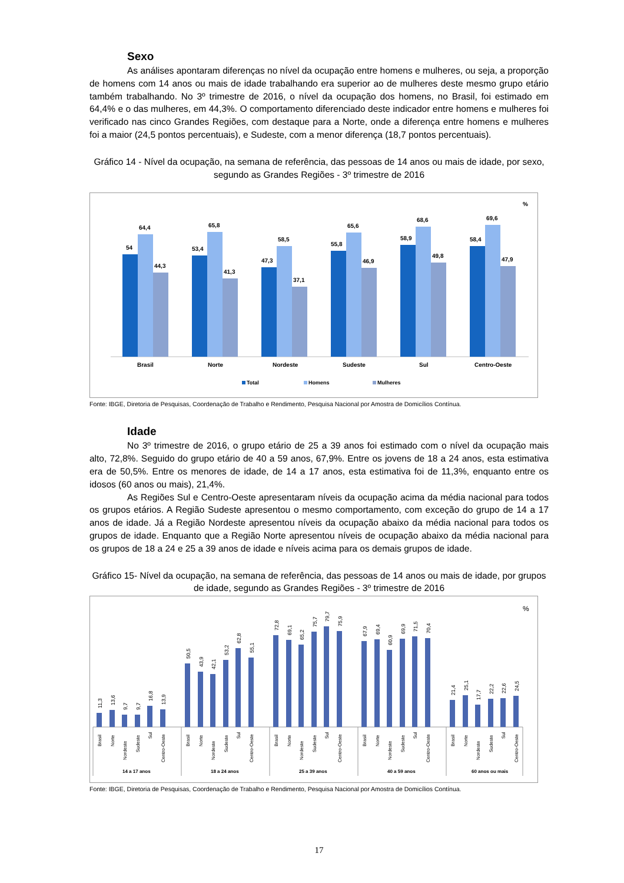Sexo
As análises apontaram diferenças no nível da ocupação entre homens e mulheres, ou seja, a proporção de homens com 14 anos ou mais de idade trabalhando era superior ao de mulheres deste mesmo grupo etário também trabalhando. No 3º trimestre de 2016, o nível da ocupação dos homens, no Brasil, foi estimado em 64,4% e o das mulheres, em 44,3%. O comportamento diferenciado deste indicador entre homens e mulheres foi verificado nas cinco Grandes Regiões, com destaque para a Norte, onde a diferença entre homens e mulheres foi a maior (24,5 pontos percentuais), e Sudeste, com a menor diferença (18,7 pontos percentuais).
Gráfico 14 - Nível da ocupação, na semana de referência, das pessoas de 14 anos ou mais de idade, por sexo, segundo as Grandes Regiões - 3º trimestre de 2016
%
54
64,4
44,3
Brasil
53,4
65,8
41,3
Norte
47,3
58,5
37,1
Nordeste
55,8
65,6
46,9
Sudeste
58,9
68,6
49,8
Sul
58,4
69,6
47,9
Centro-Oeste
Total
Homens
Mulheres
Fonte: IBGE, Diretoria de Pesquisas, Coordenação de Trabalho e Rendimento, Pesquisa Nacional por Amostra de Domicílios Contínua.
Idade
No 3º trimestre de 2016, o grupo etário de 25 a 39 anos foi estimado com o nível da ocupação mais alto, 72,8%. Seguido do grupo etário de 40 a 59 anos, 67,9%. Entre os jovens de 18 a 24 anos, esta estimativa era de 50,5%. Entre os menores de idade, de 14 a 17 anos, esta estimativa foi de 11,3%, enquanto entre os idosos (60 anos ou mais), 21,4%.
As Regiões Sul e Centro-Oeste apresentaram níveis da ocupação acima da média nacional para todos os grupos etários. A Região Sudeste apresentou o mesmo comportamento, com exceção do grupo de 14 a 17 anos de idade. Já a Região Nordeste apresentou níveis da ocupação abaixo da média nacional para todos os grupos de idade. Enquanto que a Região Norte apresentou níveis de ocupação abaixo da média nacional para os grupos de 18 a 24 e 25 a 39 anos de idade e níveis acima para os demais grupos de idade.
Gráfico 15- Nível da ocupação, na semana de referência, das pessoas de 14 anos ou mais de idade, por grupos de idade, segundo as Grandes Regiões - 3º trimestre de 2016
%
11,3
13,6
9,7
9,7
16,8
13,9
50,5
43,9
42,1
53,2
62,8
55,1
72,8
69,1
65,2
75,7
79,7
75,9
67,9
69,4
60,9
69,9
71,5
70,4
21,4
25,1
17,7
22,2
22,6
24,5
Brasil
Norte
Nordeste
Sudeste
Sul
Centro-Oeste
Brasil
Norte
Nordeste
Sudeste
Sul
Centro-Oeste
Brasil
Norte
Nordeste
Sudeste
Sul
Centro-Oeste
Brasil
Norte
Nordeste
Sudeste
Sul
Centro-Oeste
Brasil
Norte
Nordeste
Sudeste
Sul
Centro-Oeste
14 a 17 anos
18 a 24 anos
25 a 39 anos
40 a 59 anos
60 anos ou mais
Fonte: IBGE, Diretoria de Pesquisas, Coordenação de Trabalho e Rendimento, Pesquisa Nacional por Amostra de Domicílios Contínua.
17